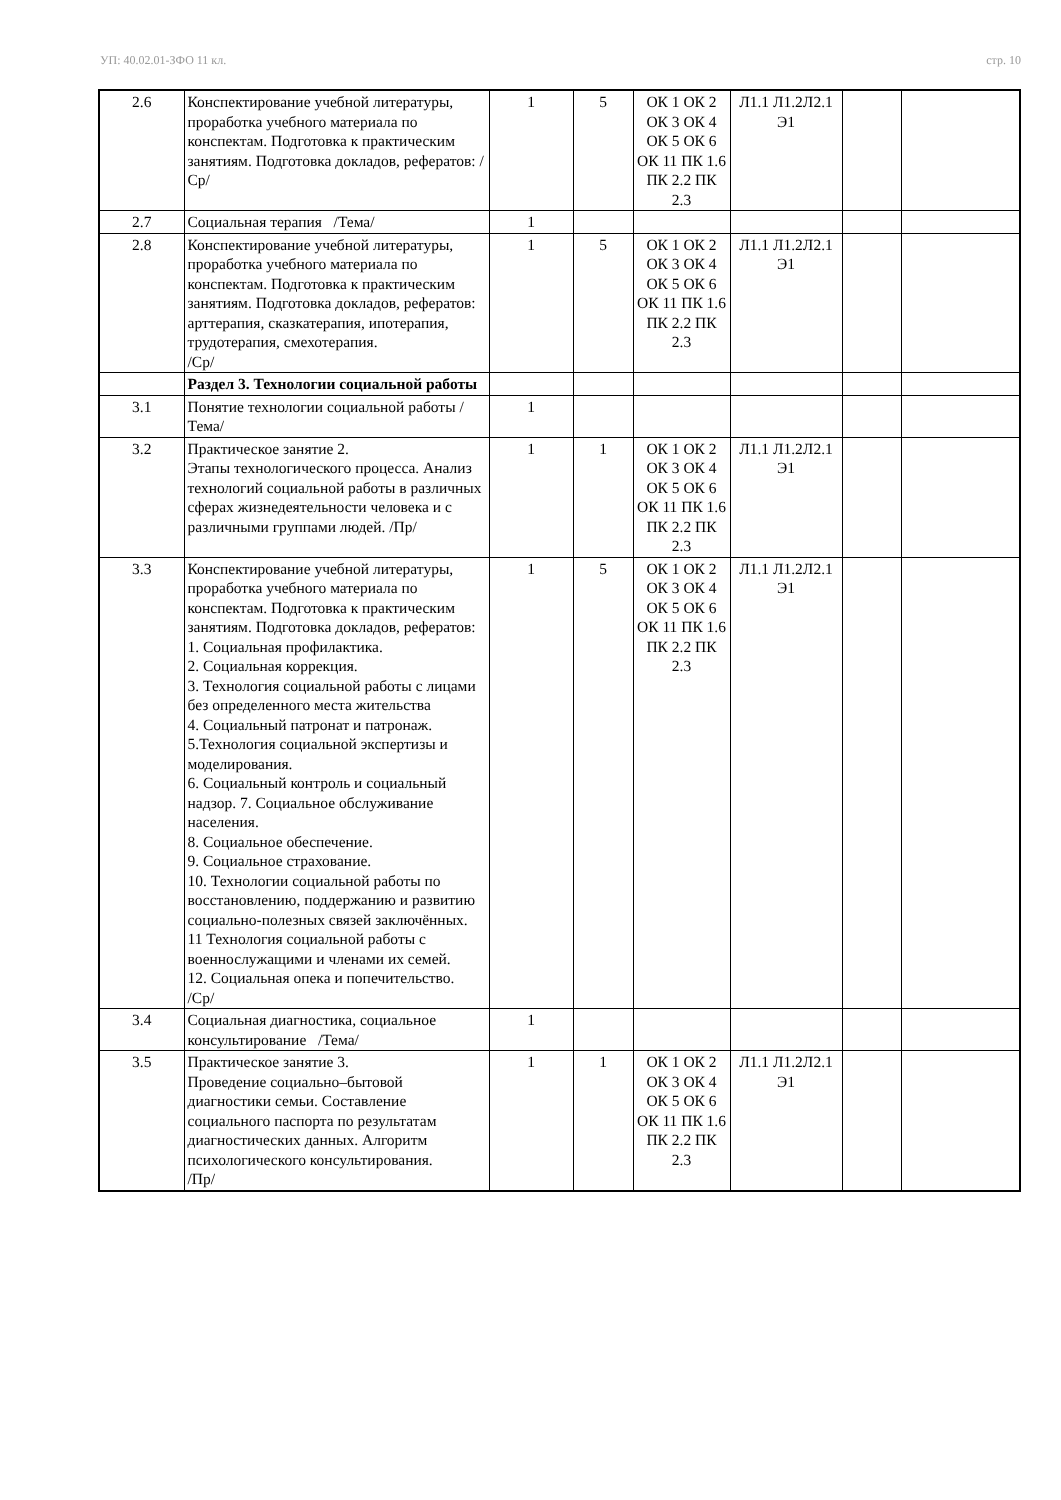УП: 40.02.01-ЗФО 11 кл. стр. 10
| 2.6 | Конспектирование учебной литературы, проработка учебного материала по конспектам. Подготовка к практическим занятиям. Подготовка докладов, рефератов: /Ср/ | 1 | 5 | ОК 1 ОК 2 ОК 3 ОК 4 ОК 5 ОК 6 ОК 11 ПК 1.6 ПК 2.2 ПК 2.3 | Л1.1 Л1.2Л2.1 Э1 | | |
| 2.7 | Социальная терапия /Тема/ | 1 | | | | | |
| 2.8 | Конспектирование учебной литературы, проработка учебного материала по конспектам. Подготовка к практическим занятиям. Подготовка докладов, рефератов: арттерапия, сказкатерапия, ипотерапия, трудотерапия, смехотерапия. /Ср/ | 1 | 5 | ОК 1 ОК 2 ОК 3 ОК 4 ОК 5 ОК 6 ОК 11 ПК 1.6 ПК 2.2 ПК 2.3 | Л1.1 Л1.2Л2.1 Э1 | | |
| | Раздел 3. Технологии социальной работы | | | | | | |
| 3.1 | Понятие технологии социальной работы /Тема/ | 1 | | | | | |
| 3.2 | Практическое занятие 2. Этапы технологического процесса. Анализ технологий социальной работы в различных сферах жизнедеятельности человека и с различными группами людей. /Пр/ | 1 | 1 | ОК 1 ОК 2 ОК 3 ОК 4 ОК 5 ОК 6 ОК 11 ПК 1.6 ПК 2.2 ПК 2.3 | Л1.1 Л1.2Л2.1 Э1 | | |
| 3.3 | Конспектирование учебной литературы, проработка учебного материала по конспектам. Подготовка к практическим занятиям. Подготовка докладов, рефератов: 1. Социальная профилактика. 2. Социальная коррекция. 3. Технология социальной работы с лицами без определенного места жительства 4. Социальный патронат и патронаж. 5.Технология социальной экспертизы и моделирования. 6. Социальный контроль и социальный надзор. 7. Социальное обслуживание населения. 8. Социальное обеспечение. 9. Социальное страхование. 10. Технологии социальной работы по восстановлению, поддержанию и развитию социально-полезных связей заключённых. 11 Технология социальной работы с военнослужащими и членами их семей. 12. Социальная опека и попечительство. /Ср/ | 1 | 5 | ОК 1 ОК 2 ОК 3 ОК 4 ОК 5 ОК 6 ОК 11 ПК 1.6 ПК 2.2 ПК 2.3 | Л1.1 Л1.2Л2.1 Э1 | | |
| 3.4 | Социальная диагностика, социальное консультирование /Тема/ | 1 | | | | | |
| 3.5 | Практическое занятие 3. Проведение социально–бытовой диагностики семьи. Составление социального паспорта по результатам диагностических данных. Алгоритм психологического консультирования. /Пр/ | 1 | 1 | ОК 1 ОК 2 ОК 3 ОК 4 ОК 5 ОК 6 ОК 11 ПК 1.6 ПК 2.2 ПК 2.3 | Л1.1 Л1.2Л2.1 Э1 | | |